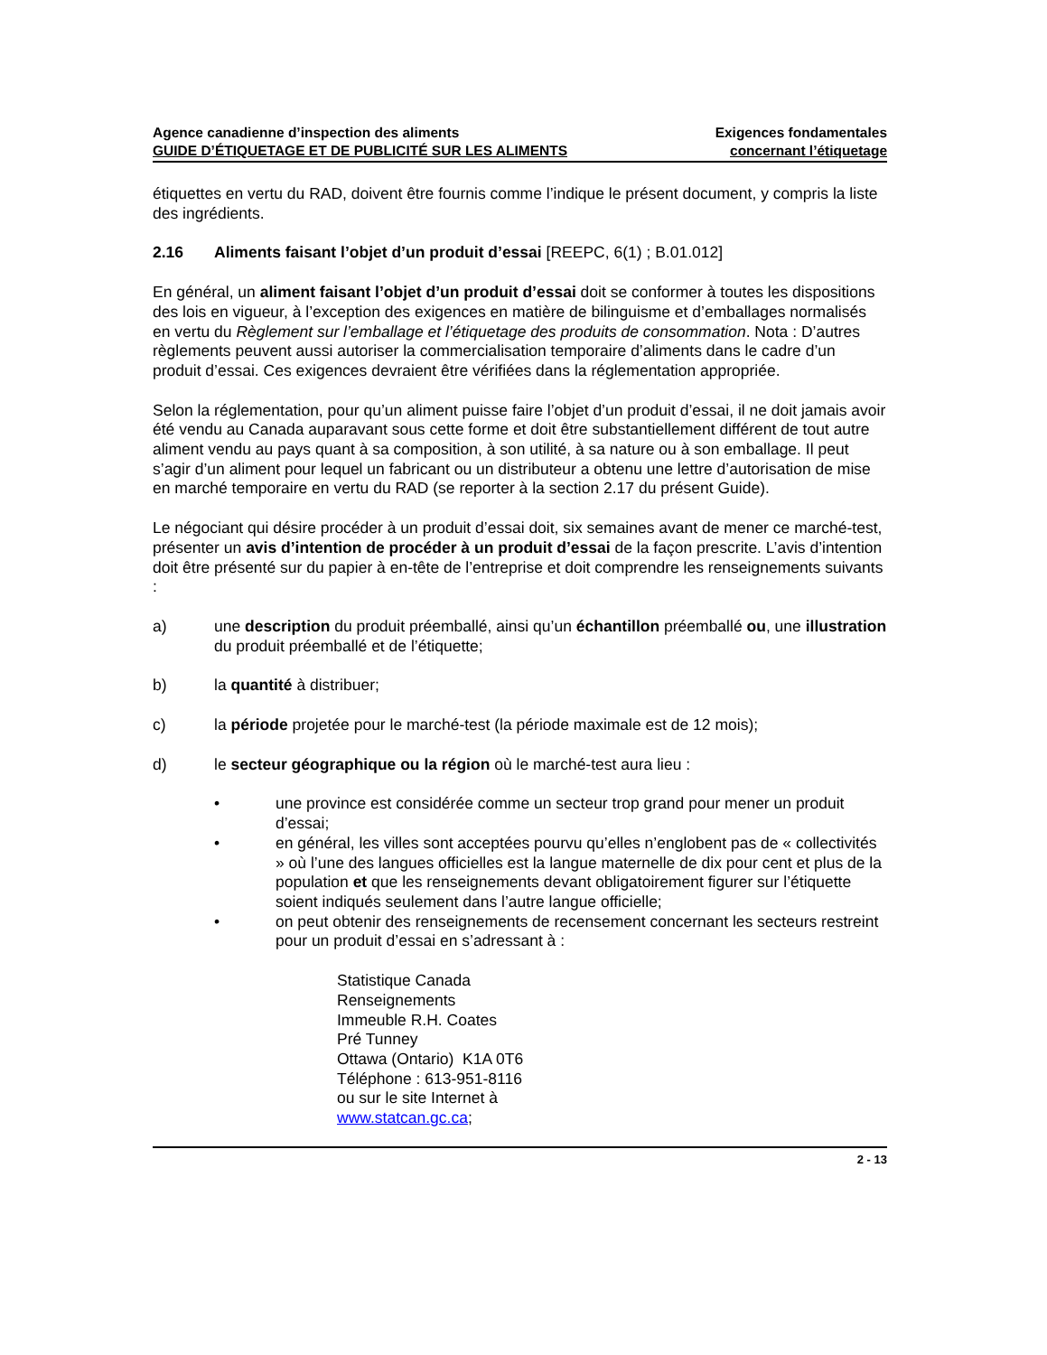Agence canadienne d’inspection des aliments
GUIDE D’ÉTIQUETAGE ET DE PUBLICITÉ SUR LES ALIMENTS
Exigences fondamentales
concernant l’étiquetage
étiquettes en vertu du RAD, doivent être fournis comme l’indique le présent document, y compris la liste des ingrédients.
2.16 Aliments faisant l’objet d’un produit d’essai [REEPC, 6(1) ; B.01.012]
En général, un aliment faisant l’objet d’un produit d’essai doit se conformer à toutes les dispositions des lois en vigueur, à l’exception des exigences en matière de bilinguisme et d’emballages normalisés en vertu du Règlement sur l’emballage et l’étiquetage des produits de consommation. Nota : D’autres règlements peuvent aussi autoriser la commercialisation temporaire d’aliments dans le cadre d’un produit d’essai. Ces exigences devraient être vérifiées dans la réglementation appropriée.
Selon la réglementation, pour qu’un aliment puisse faire l’objet d’un produit d’essai, il ne doit jamais avoir été vendu au Canada auparavant sous cette forme et doit être substantiellement différent de tout autre aliment vendu au pays quant à sa composition, à son utilité, à sa nature ou à son emballage. Il peut s’agir d’un aliment pour lequel un fabricant ou un distributeur a obtenu une lettre d’autorisation de mise en marché temporaire en vertu du RAD (se reporter à la section 2.17 du présent Guide).
Le négociant qui désire procéder à un produit d’essai doit, six semaines avant de mener ce marché-test, présenter un avis d’intention de procéder à un produit d’essai de la façon prescrite. L’avis d’intention doit être présenté sur du papier à en-tête de l’entreprise et doit comprendre les renseignements suivants :
a) une description du produit préemballé, ainsi qu’un échantillon préemballé ou, une illustration du produit préemballé et de l’étiquette;
b) la quantité à distribuer;
c) la période projetée pour le marché-test (la période maximale est de 12 mois);
d) le secteur géographique ou la région où le marché-test aura lieu :
• une province est considérée comme un secteur trop grand pour mener un produit d’essai;
• en général, les villes sont acceptées pourvu qu’elles n’englobent pas de « collectivités » où l’une des langues officielles est la langue maternelle de dix pour cent et plus de la population et que les renseignements devant obligatoirement figurer sur l’étiquette soient indiqués seulement dans l’autre langue officielle;
• on peut obtenir des renseignements de recensement concernant les secteurs restreint pour un produit d’essai en s’adressant à :
Statistique Canada
Renseignements
Immeuble R.H. Coates
Pré Tunney
Ottawa (Ontario) K1A 0T6
Téléphone : 613-951-8116
ou sur le site Internet à
www.statcan.gc.ca;
2 - 13